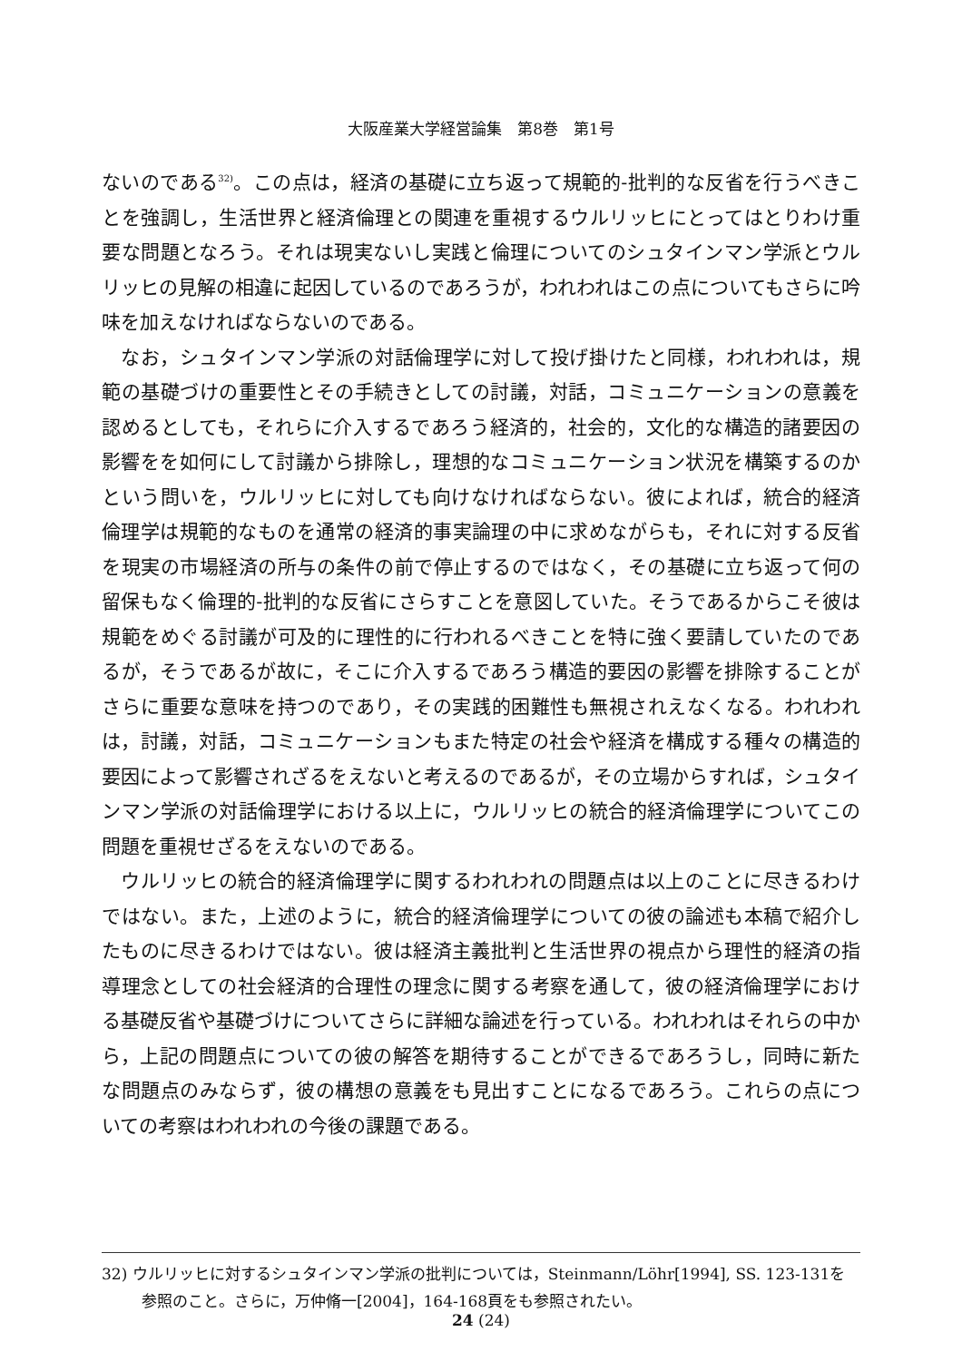大阪産業大学経営論集　第8巻　第1号
ないのである<sup>32)</sup>。この点は，経済の基礎に立ち返って規範的-批判的な反省を行うべきことを強調し，生活世界と経済倫理との関連を重視するウルリッヒにとってはとりわけ重要な問題となろう。それは現実ないし実践と倫理についてのシュタインマン学派とウルリッヒの見解の相違に起因しているのであろうが，われわれはこの点についてもさらに吟味を加えなければならないのである。
なお，シュタインマン学派の対話倫理学に対して投げ掛けたと同様，われわれは，規範の基礎づけの重要性とその手続きとしての討議，対話，コミュニケーションの意義を認めるとしても，それらに介入するであろう経済的，社会的，文化的な構造的諸要因の影響をを如何にして討議から排除し，理想的なコミュニケーション状況を構築するのかという問いを，ウルリッヒに対しても向けなければならない。彼によれば，統合的経済倫理学は規範的なものを通常の経済的事実論理の中に求めながらも，それに対する反省を現実の市場経済の所与の条件の前で停止するのではなく，その基礎に立ち返って何の留保もなく倫理的-批判的な反省にさらすことを意図していた。そうであるからこそ彼は規範をめぐる討議が可及的に理性的に行われるべきことを特に強く要請していたのであるが，そうであるが故に，そこに介入するであろう構造的要因の影響を排除することがさらに重要な意味を持つのであり，その実践的困難性も無視されえなくなる。われわれは，討議，対話，コミュニケーションもまた特定の社会や経済を構成する種々の構造的要因によって影響されざるをえないと考えるのであるが，その立場からすれば，シュタインマン学派の対話倫理学における以上に，ウルリッヒの統合的経済倫理学についてこの問題を重視せざるをえないのである。
ウルリッヒの統合的経済倫理学に関するわれわれの問題点は以上のことに尽きるわけではない。また，上述のように，統合的経済倫理学についての彼の論述も本稿で紹介したものに尽きるわけではない。彼は経済主義批判と生活世界の視点から理性的経済の指導理念としての社会経済的合理性の理念に関する考察を通して，彼の経済倫理学における基礎反省や基礎づけについてさらに詳細な論述を行っている。われわれはそれらの中から，上記の問題点についての彼の解答を期待することができるであろうし，同時に新たな問題点のみならず，彼の構想の意義をも見出すことになるであろう。これらの点についての考察はわれわれの今後の課題である。
32) ウルリッヒに対するシュタインマン学派の批判については，Steinmann/Löhr[1994], SS. 123-131を参照のこと。さらに，万仲脩一[2004]，164-168頁をも参照されたい。
24 (24)